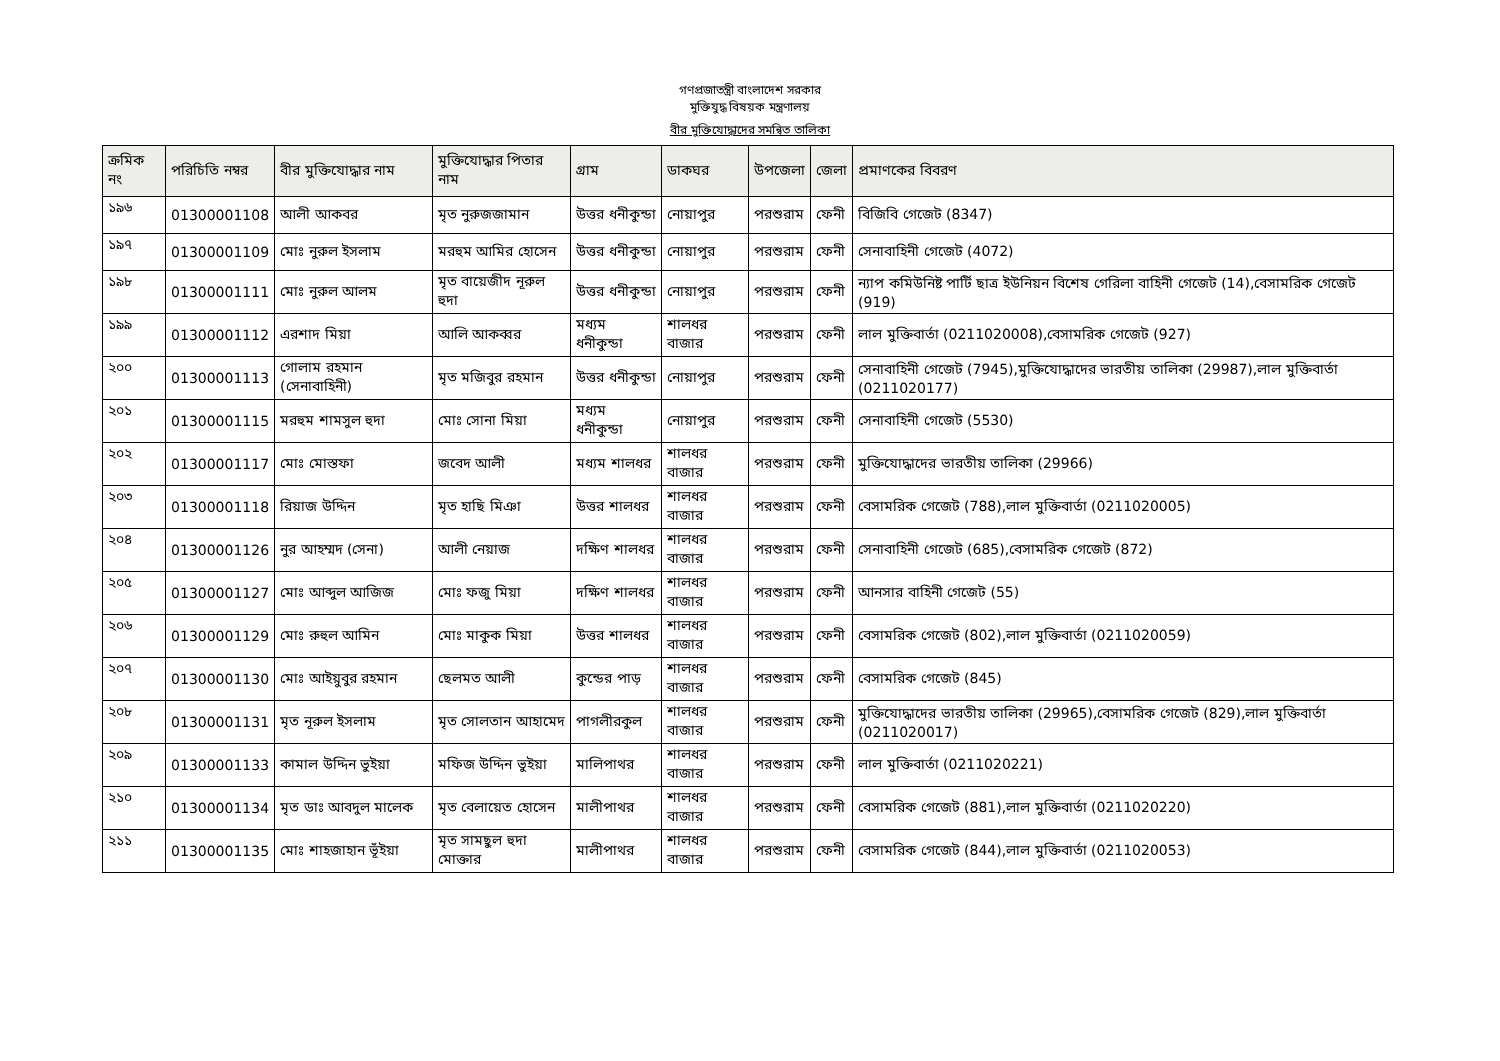গণপ্রজাতন্ত্রী বাংলাদেশ সরকার
মুক্তিযুদ্ধ বিষয়ক মন্ত্রণালয়
বীর মুক্তিযোদ্ধাদের সমন্বিত তালিকা
| ক্রমিক নং | পরিচিতি নম্বর | বীর মুক্তিযোদ্ধার নাম | মুক্তিযোদ্ধার পিতার নাম | গ্রাম | ডাকঘর | উপজেলা | জেলা | প্রমাণকের বিবরণ |
| --- | --- | --- | --- | --- | --- | --- | --- | --- |
| ১৯৬ | 01300001108 | আলী আকবর | মৃত নুরুজজামান | উত্তর ধনীকুন্ডা | নোয়াপুর | পরশুরাম | ফেনী | বিজিবি গেজেট (8347) |
| ১৯৭ | 01300001109 | মোঃ নুরুল ইসলাম | মরহুম আমির হোসেন | উত্তর ধনীকুন্ডা | নোয়াপুর | পরশুরাম | ফেনী | সেনাবাহিনী গেজেট (4072) |
| ১৯৮ | 01300001111 | মোঃ নুরুল আলম | মৃত বায়েজীদ নূরুল হুদা | উত্তর ধনীকুন্ডা | নোয়াপুর | পরশুরাম | ফেনী | ন্যাপ কমিউনিষ্ট পার্টি ছাত্র ইউনিয়ন বিশেষ গেরিলা বাহিনী গেজেট (14),বেসামরিক গেজেট (919) |
| ১৯৯ | 01300001112 | এরশাদ মিয়া | আলি আকব্বর | মধ্যম ধনীকুন্ডা | শালধর বাজার | পরশুরাম | ফেনী | লাল মুক্তিবার্তা (0211020008),বেসামরিক গেজেট (927) |
| ২০০ | 01300001113 | গোলাম রহমান (সেনাবাহিনী) | মৃত মজিবুর রহমান | উত্তর ধনীকুন্ডা | নোয়াপুর | পরশুরাম | ফেনী | সেনাবাহিনী গেজেট (7945),মুক্তিযোদ্ধাদের ভারতীয় তালিকা (29987),লাল মুক্তিবার্তা (0211020177) |
| ২০১ | 01300001115 | মরহুম শামসুল হুদা | মোঃ সোনা মিয়া | মধ্যম ধনীকুন্ডা | নোয়াপুর | পরশুরাম | ফেনী | সেনাবাহিনী গেজেট (5530) |
| ২০২ | 01300001117 | মোঃ মোস্তফা | জবেদ আলী | মধ্যম শালধর | শালধর বাজার | পরশুরাম | ফেনী | মুক্তিযোদ্ধাদের ভারতীয় তালিকা (29966) |
| ২০৩ | 01300001118 | রিয়াজ উদ্দিন | মৃত হাছি মিঞা | উত্তর শালধর | শালধর বাজার | পরশুরাম | ফেনী | বেসামরিক গেজেট (788),লাল মুক্তিবার্তা (0211020005) |
| ২০৪ | 01300001126 | নুর আহম্মদ (সেনা) | আলী নেয়াজ | দক্ষিণ শালধর | শালধর বাজার | পরশুরাম | ফেনী | সেনাবাহিনী গেজেট (685),বেসামরিক গেজেট (872) |
| ২০৫ | 01300001127 | মোঃ আব্দুল আজিজ | মোঃ ফজু মিয়া | দক্ষিণ শালধর | শালধর বাজার | পরশুরাম | ফেনী | আনসার বাহিনী গেজেট (55) |
| ২০৬ | 01300001129 | মোঃ রুহুল আমিন | মোঃ মাকুক মিয়া | উত্তর শালধর | শালধর বাজার | পরশুরাম | ফেনী | বেসামরিক গেজেট (802),লাল মুক্তিবার্তা (0211020059) |
| ২০৭ | 01300001130 | মোঃ আইয়ুবুর রহমান | ছেলমত আলী | কুন্ডের পাড় | শালধর বাজার | পরশুরাম | ফেনী | বেসামরিক গেজেট (845) |
| ২০৮ | 01300001131 | মৃত নূরুল ইসলাম | মৃত সোলতান আহামেদ | পাগলীরকুল | শালধর বাজার | পরশুরাম | ফেনী | মুক্তিযোদ্ধাদের ভারতীয় তালিকা (29965),বেসামরিক গেজেট (829),লাল মুক্তিবার্তা (0211020017) |
| ২০৯ | 01300001133 | কামাল উদ্দিন ভুইয়া | মফিজ উদ্দিন ভুইয়া | মালিপাথর | শালধর বাজার | পরশুরাম | ফেনী | লাল মুক্তিবার্তা (0211020221) |
| ২১০ | 01300001134 | মৃত ডাঃ আবদুল মালেক | মৃত বেলায়েত হোসেন | মালীপাথর | শালধর বাজার | পরশুরাম | ফেনী | বেসামরিক গেজেট (881),লাল মুক্তিবার্তা (0211020220) |
| ২১১ | 01300001135 | মোঃ শাহজাহান ভূঁইয়া | মৃত সামছুল হুদা মোক্তার | মালীপাথর | শালধর বাজার | পরশুরাম | ফেনী | বেসামরিক গেজেট (844),লাল মুক্তিবার্তা (0211020053) |